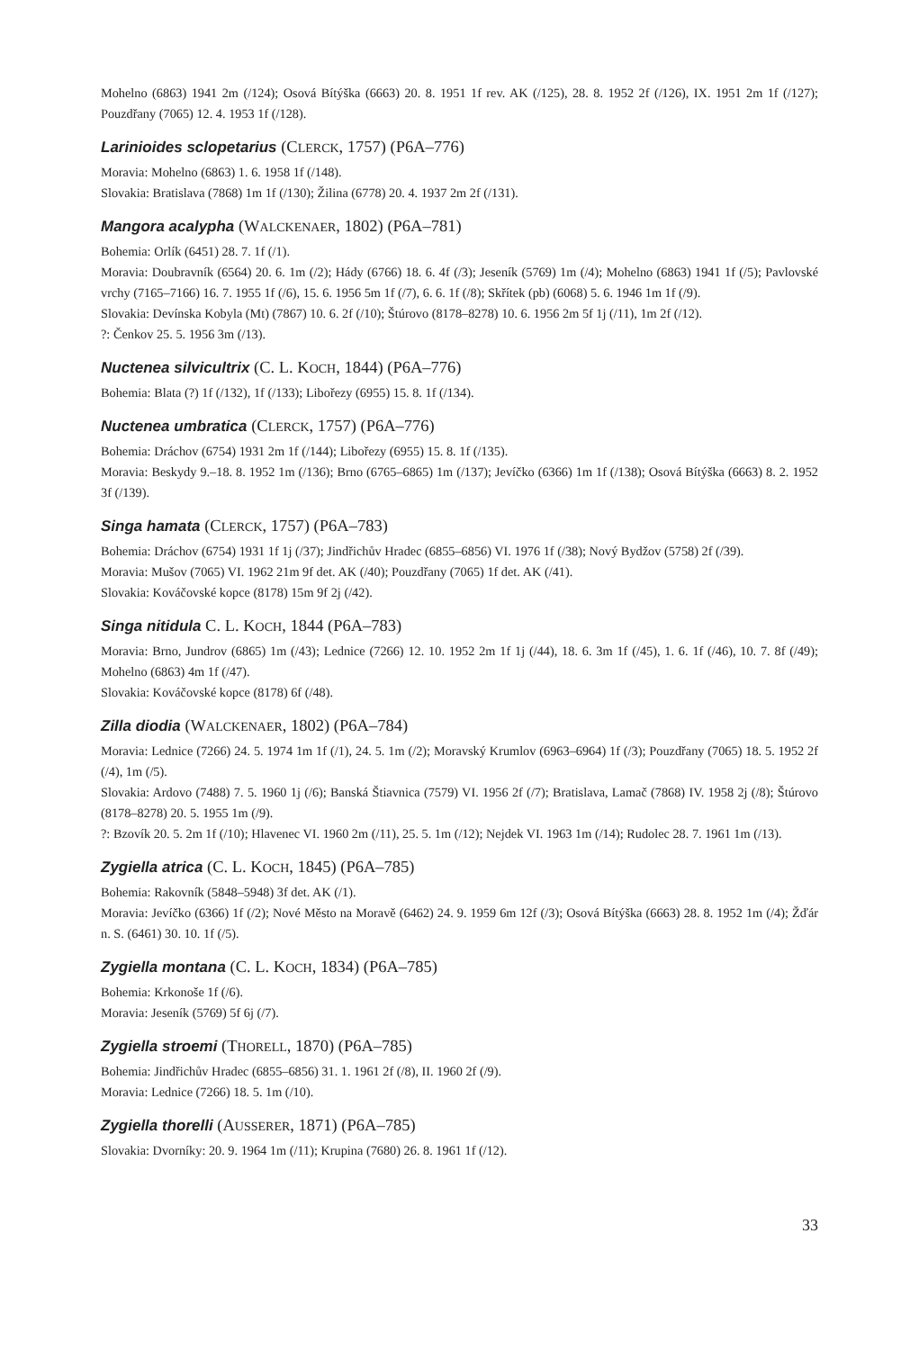Mohelno (6863) 1941 2m (/124); Osová Bítýška (6663) 20. 8. 1951 1f rev. AK (/125), 28. 8. 1952 2f (/126), IX. 1951 2m 1f (/127); Pouzdřany (7065) 12. 4. 1953 1f (/128).
Larinioides sclopetarius (CLERCK, 1757) (P6A–776)
Moravia: Mohelno (6863) 1. 6. 1958 1f (/148).
Slovakia: Bratislava (7868) 1m 1f (/130); Žilina (6778) 20. 4. 1937 2m 2f (/131).
Mangora acalypha (WALCKENAER, 1802) (P6A–781)
Bohemia: Orlík (6451) 28. 7. 1f (/1).
Moravia: Doubravník (6564) 20. 6. 1m (/2); Hády (6766) 18. 6. 4f (/3); Jeseník (5769) 1m (/4); Mohelno (6863) 1941 1f (/5); Pavlovské vrchy (7165–7166) 16. 7. 1955 1f (/6), 15. 6. 1956 5m 1f (/7), 6. 6. 1f (/8); Skřítek (pb) (6068) 5. 6. 1946 1m 1f (/9).
Slovakia: Devínska Kobyla (Mt) (7867) 10. 6. 2f (/10); Štúrovo (8178–8278) 10. 6. 1956 2m 5f 1j (/11), 1m 2f (/12).
?: Čenkov 25. 5. 1956 3m (/13).
Nuctenea silvicultrix (C. L. KOCH, 1844) (P6A–776)
Bohemia: Blata (?) 1f (/132), 1f (/133); Libořezy (6955) 15. 8. 1f (/134).
Nuctenea umbratica (CLERCK, 1757) (P6A–776)
Bohemia: Dráchov (6754) 1931 2m 1f (/144); Libořezy (6955) 15. 8. 1f (/135).
Moravia: Beskydy 9.–18. 8. 1952 1m (/136); Brno (6765–6865) 1m (/137); Jevíčko (6366) 1m 1f (/138); Osová Bítýška (6663) 8. 2. 1952 3f (/139).
Singa hamata (CLERCK, 1757) (P6A–783)
Bohemia: Dráchov (6754) 1931 1f 1j (/37); Jindřichův Hradec (6855–6856) VI. 1976 1f (/38); Nový Bydžov (5758) 2f (/39).
Moravia: Mušov (7065) VI. 1962 21m 9f det. AK (/40); Pouzdřany (7065) 1f det. AK (/41).
Slovakia: Kováčovské kopce (8178) 15m 9f 2j (/42).
Singa nitidula C. L. KOCH, 1844 (P6A–783)
Moravia: Brno, Jundrov (6865) 1m (/43); Lednice (7266) 12. 10. 1952 2m 1f 1j (/44), 18. 6. 3m 1f (/45), 1. 6. 1f (/46), 10. 7. 8f (/49); Mohelno (6863) 4m 1f (/47).
Slovakia: Kováčovské kopce (8178) 6f (/48).
Zilla diodia (WALCKENAER, 1802) (P6A–784)
Moravia: Lednice (7266) 24. 5. 1974 1m 1f (/1), 24. 5. 1m (/2); Moravský Krumlov (6963–6964) 1f (/3); Pouzdřany (7065) 18. 5. 1952 2f (/4), 1m (/5).
Slovakia: Ardovo (7488) 7. 5. 1960 1j (/6); Banská Štiavnica (7579) VI. 1956 2f (/7); Bratislava, Lamač (7868) IV. 1958 2j (/8); Štúrovo (8178–8278) 20. 5. 1955 1m (/9).
?: Bzovík 20. 5. 2m 1f (/10); Hlavenec VI. 1960 2m (/11), 25. 5. 1m (/12); Nejdek VI. 1963 1m (/14); Rudolec 28. 7. 1961 1m (/13).
Zygiella atrica (C. L. KOCH, 1845) (P6A–785)
Bohemia: Rakovník (5848–5948) 3f det. AK (/1).
Moravia: Jevíčko (6366) 1f (/2); Nové Město na Moravě (6462) 24. 9. 1959 6m 12f (/3); Osová Bítýška (6663) 28. 8. 1952 1m (/4); Žďár n. S. (6461) 30. 10. 1f (/5).
Zygiella montana (C. L. KOCH, 1834) (P6A–785)
Bohemia: Krkonoše 1f (/6).
Moravia: Jeseník (5769) 5f 6j (/7).
Zygiella stroemi (THORELL, 1870) (P6A–785)
Bohemia: Jindřichův Hradec (6855–6856) 31. 1. 1961 2f (/8), II. 1960 2f (/9).
Moravia: Lednice (7266) 18. 5. 1m (/10).
Zygiella thorelli (AUSSERER, 1871) (P6A–785)
Slovakia: Dvorníky: 20. 9. 1964 1m (/11); Krupina (7680) 26. 8. 1961 1f (/12).
33